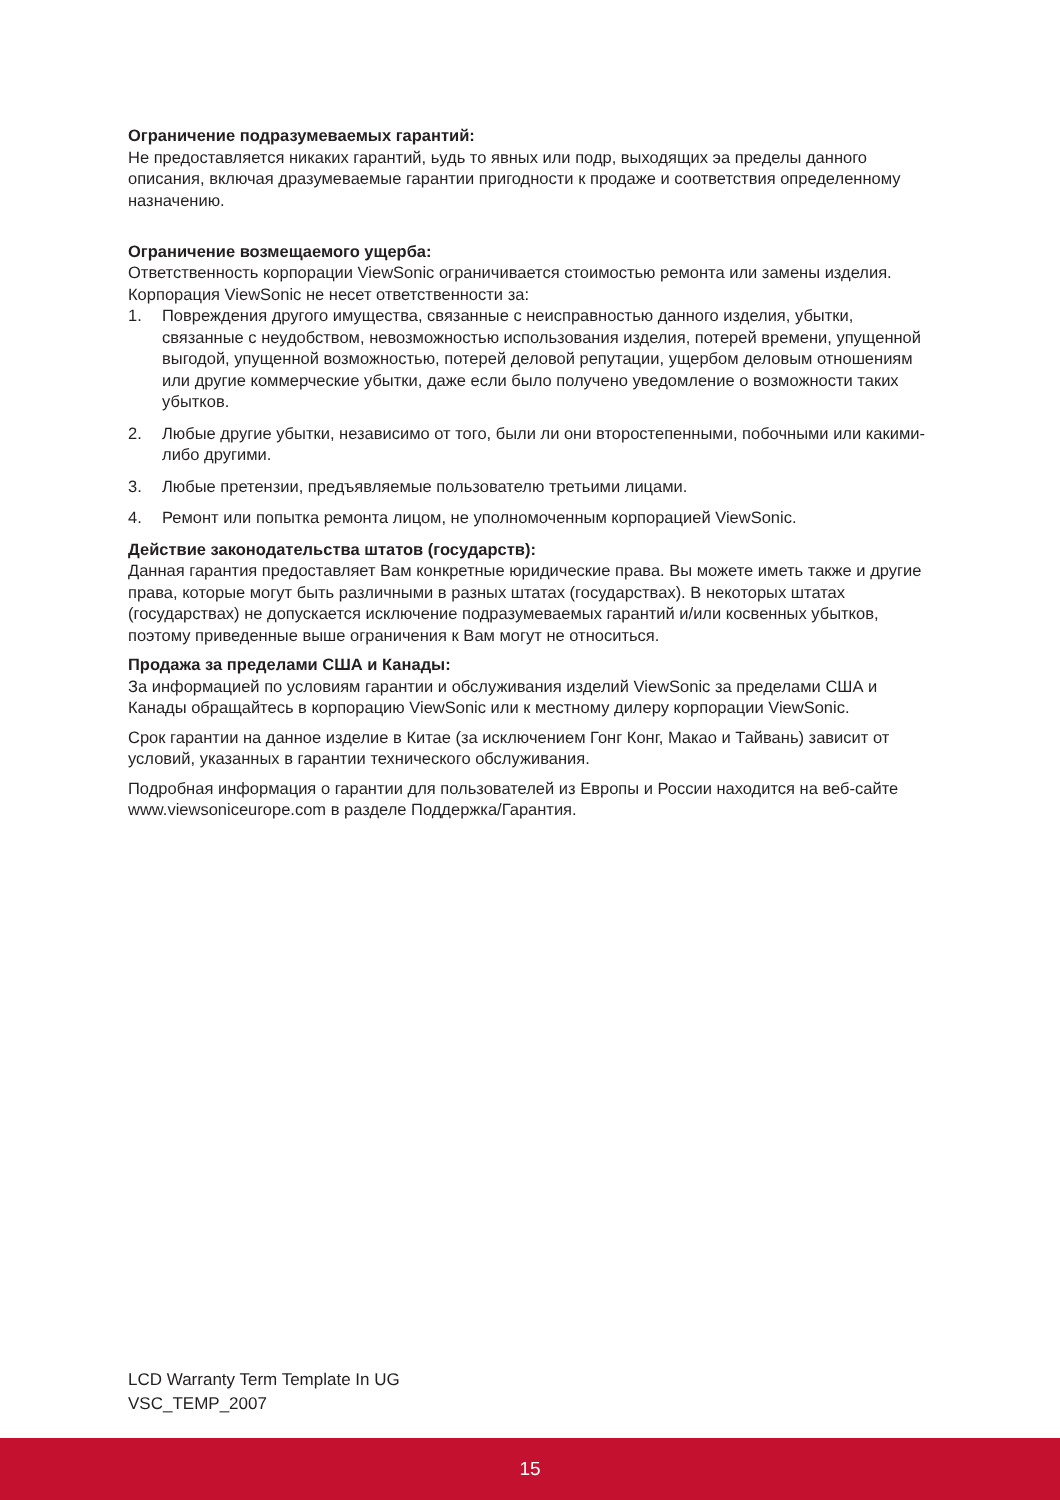Ограничение подразумеваемых гарантий:
Не предоставляется никаких гарантий, ьудь то явных или подр, выходящих эа пределы данного описания, включая дразумеваемые гарантии пригодности к продаже и соответствия определенному назначению.
Ограничение возмещаемого ущерба:
Ответственность корпорации ViewSonic ограничивается стоимостью ремонта или замены изделия. Корпорация ViewSonic не несет ответственности за:
1. Повреждения другого имущества, связанные с неисправностью данного изделия, убытки, связанные с неудобством, невозможностью использования изделия, потерей времени, упущенной выгодой, упущенной возможностью, потерей деловой репутации, ущербом деловым отношениям или другие коммерческие убытки, даже если было получено уведомление о возможности таких убытков.
2. Любые другие убытки, независимо от того, были ли они второстепенными, побочными или какими-либо другими.
3. Любые претензии, предъявляемые пользователю третьими лицами.
4. Ремонт или попытка ремонта лицом, не уполномоченным корпорацией ViewSonic.
Действие законодательства штатов (государств):
Данная гарантия предоставляет Вам конкретные юридические права. Вы можете иметь также и другие права, которые могут быть различными в разных штатах (государствах). В некоторых штатах (государствах) не допускается исключение подразумеваемых гарантий и/или косвенных убытков, поэтому приведенные выше ограничения к Вам могут не относиться.
Продажа за пределами США и Канады:
За информацией по условиям гарантии и обслуживания изделий ViewSonic за пределами США и Канады обращайтесь в корпорацию ViewSonic или к местному дилеру корпорации ViewSonic.
Срок гарантии на данное изделие в Китае (за исключением Гонг Конг, Макао и Тайвань) зависит от условий, указанных в гарантии технического обслуживания.
Подробная информация о гарантии для пользователей из Европы и России находится на веб-сайте www.viewsoniceurope.com в разделе Поддержка/Гарантия.
LCD Warranty Term Template In UG
VSC_TEMP_2007
15